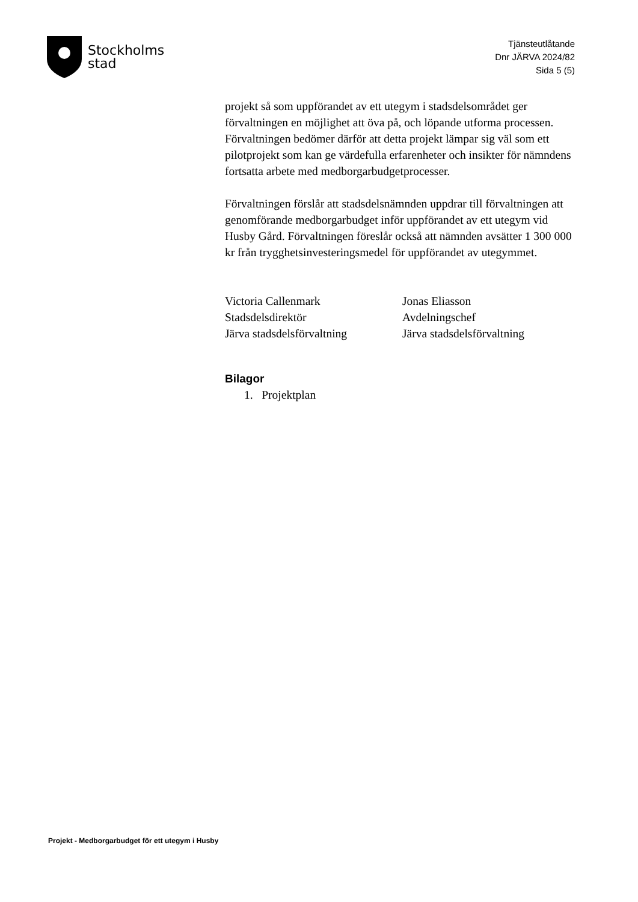Stockholms
stad
Tjänsteutlåtande
Dnr JÄRVA 2024/82
Sida 5 (5)
projekt så som uppförandet av ett utegym i stadsdelsområdet ger förvaltningen en möjlighet att öva på, och löpande utforma processen. Förvaltningen bedömer därför att detta projekt lämpar sig väl som ett pilotprojekt som kan ge värdefulla erfarenheter och insikter för nämndens fortsatta arbete med medborgarbudgetprocesser.
Förvaltningen förslår att stadsdelsnämnden uppdrar till förvaltningen att genomförande medborgarbudget inför uppförandet av ett utegym vid Husby Gård. Förvaltningen föreslår också att nämnden avsätter 1 300 000 kr från trygghetsinvesteringsmedel för uppförandet av utegymmet.
Victoria Callenmark
Stadsdelsdirektör
Järva stadsdelsförvaltning
Jonas Eliasson
Avdelningschef
Järva stadsdelsförvaltning
Bilagor
1. Projektplan
Projekt - Medborgarbudget för ett utegym i Husby